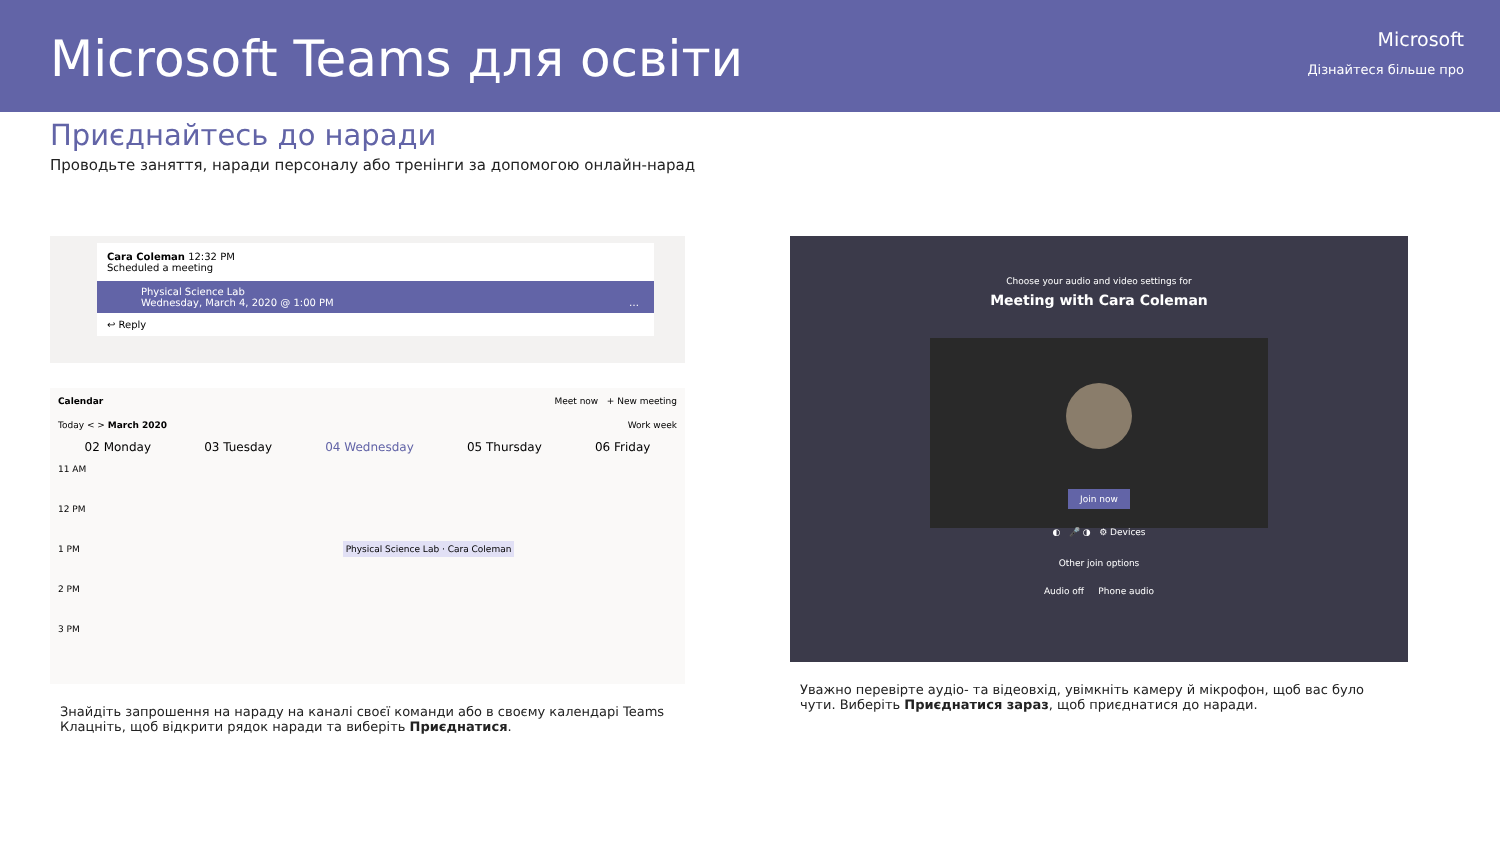Microsoft Teams для освіти
Microsoft
Дізнайтеся більше про
Приєднайтесь до наради
Проводьте заняття, наради персоналу або тренінги за допомогою онлайн-нарад
Cara Coleman 12:32 PM
Scheduled a meeting
Physical Science Lab
Wednesday, March 4, 2020 @ 1:00 PM …
↩ Reply
Calendar Meet now + New meeting
Today < > March 2020 Work week
02 Monday 03 Tuesday 04 Wednesday 05 Thursday 06 Friday
11 AM
12 PM
1 PM Physical Science Lab · Cara Coleman
2 PM
3 PM
Знайдіть запрошення на нараду на каналі своєї команди або в своєму календарі Teams Клацніть, щоб відкрити рядок наради та виберіть Приєднатися.
Choose your audio and video settings for
Meeting with Cara Coleman
Join now
◐ 🎤 ◑ ⚙ Devices
Other join options
Audio off Phone audio
Уважно перевірте аудіо- та відеовхід, увімкніть камеру й мікрофон, щоб вас було чути. Виберіть Приєднатися зараз, щоб приєднатися до наради.